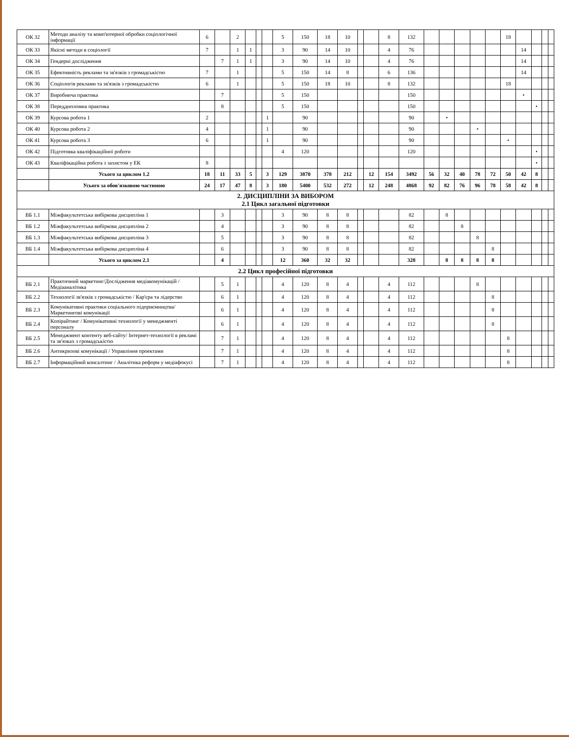| ОК 32 | Методи аналізу та комп'ютерної обробки соціологічної інформації | 6 | | 2 | | | | 5 | 150 | 18 | 10 | | | 8 | 132 | | | | | | 18 | | | | |
| ОК 33 | Якісні методи в соціології | 7 | | 1 | 1 | | | 3 | 90 | 14 | 10 | | | 4 | 76 | | | | | | | 14 | | | |
| ОК 34 | Гендерні дослідження | | 7 | 1 | 1 | | | 3 | 90 | 14 | 10 | | | 4 | 76 | | | | | | | 14 | | | |
| ОК 35 | Ефективність реклами та зв'язків з громадськістю | 7 | | 1 | | | | 5 | 150 | 14 | 8 | | | 6 | 136 | | | | | | | 14 | | | |
| ОК 36 | Соціологія реклами та зв'язків з громадськістю | 6 | | 1 | | | | 5 | 150 | 18 | 10 | | | 8 | 132 | | | | | | 18 | | | | |
| ОК 37 | Виробнича практика | | 7 | | | | | 5 | 150 | | | | | | 150 | | | | | | | • | | | |
| ОК 38 | Переддипломна практика | | 8 | | | | | 5 | 150 | | | | | | 150 | | | | | | | | • | | |
| ОК 39 | Курсова робота 1 | 2 | | | | | 1 | | 90 | | | | | | 90 | | • | | | | | | | | |
| ОК 40 | Курсова робота 2 | 4 | | | | | 1 | | 90 | | | | | | 90 | | | | • | | | | | | |
| ОК 41 | Курсова робота 3 | 6 | | | | | 1 | | 90 | | | | | | 90 | | | | | | • | | | | |
| ОК 42 | Підготовка кваліфікаційної роботи | | | | | | | 4 | 120 | | | | | | 120 | | | | | | | | • | | |
| ОК 43 | Кваліфікаційна робота з захистом у ЕК | 8 | | | | | | | | | | | | | | | | | | | | | • | | |
| | Усього за циклом 1.2 | 18 | 11 | 33 | 5 | | 3 | 129 | 3870 | 378 | 212 | | 12 | 154 | 3492 | 56 | 32 | 40 | 78 | 72 | 50 | 42 | 8 | | |
| | Усього за обов'язковою частиною | 24 | 17 | 47 | 8 | | 3 | 180 | 5400 | 532 | 272 | | 12 | 248 | 4868 | 92 | 82 | 76 | 96 | 78 | 58 | 42 | 8 | | |
| 2. ДИСЦИПЛІНИ ЗА ВИБОРОМ 2.1 Цикл загальної підготовки | | | | | | | | | | | | | | | | | | | | | | | | | |
| ВБ 1.1 | Міжфакультетська вибіркова дисципліна 1 | | 3 | | | | | 3 | 90 | 8 | 8 | | | | 82 | | 8 | | | | | | | | |
| ВБ 1.2 | Міжфакультетська вибіркова дисципліна 2 | | 4 | | | | | 3 | 90 | 8 | 8 | | | | 82 | | | 8 | | | | | | | |
| ВБ 1.3 | Міжфакультетська вибіркова дисципліна 3 | | 5 | | | | | 3 | 90 | 8 | 8 | | | | 82 | | | | 8 | | | | | | |
| ВБ 1.4 | Міжфакультетська вибіркова дисципліна 4 | | 6 | | | | | 3 | 90 | 8 | 8 | | | | 82 | | | | | 8 | | | | | |
| | Усього за циклом 2.1 | | 4 | | | | | 12 | 360 | 32 | 32 | | | | 328 | | 8 | 8 | 8 | 8 | | | | | |
| 2.2 Цикл професійної підготовки | | | | | | | | | | | | | | | | | | | | | | | | | |
| ВБ 2.1 | Практичний маркетинг/Дослідження медіакомунікацій /Медіааналітика | | 5 | 1 | | | | 4 | 120 | 8 | 4 | | | 4 | 112 | | | | 8 | | | | | | |
| ВБ 2.2 | Технології зв'язків з громадськістю / Кар'єра та лідерство | | 6 | 1 | | | | 4 | 120 | 8 | 4 | | | 4 | 112 | | | | | 8 | | | | | |
| ВБ 2.3 | Комунікативні практики соціального підприємництва/Маркетингові комунікації | | 6 | 1 | | | | 4 | 120 | 8 | 4 | | | 4 | 112 | | | | | 8 | | | | | |
| ВБ 2.4 | Копірайтинг / Комунікативні технології у менеджменті персоналу | | 6 | 1 | | | | 4 | 120 | 8 | 4 | | | 4 | 112 | | | | | 8 | | | | | |
| ВБ 2.5 | Менеджмент контенту веб-сайту/ Інтернет-технології в рекламі та зв'язках з громадськістю | | 7 | 1 | | | | 4 | 120 | 8 | 4 | | | 4 | 112 | | | | | | 8 | | | | |
| ВБ 2.6 | Антикризові комунікації / Управління проектами | | 7 | 1 | | | | 4 | 120 | 8 | 4 | | | 4 | 112 | | | | | | 8 | | | | |
| ВБ 2.7 | Інформаційний консалтинг / Аналітика реформ у медіафокусі | | 7 | 1 | | | | 4 | 120 | 8 | 4 | | | 4 | 112 | | | | | | 8 | | | | |